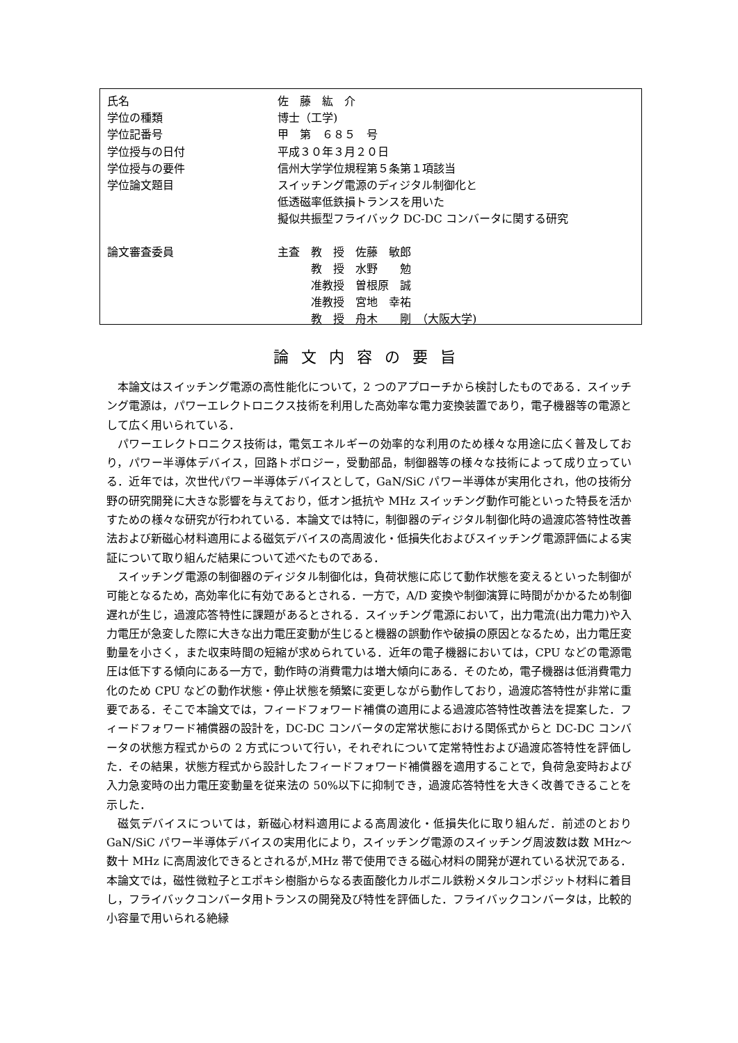| 氏名 | 佐 藤 紘 介 |
| 学位の種類 | 博士（工学) |
| 学位記番号 | 甲 第 ６８５ 号 |
| 学位授与の日付 | 平成３０年３月２０日 |
| 学位授与の要件 | 信州大学学位規程第５条第１項該当 |
| 学位論文題目 | スイッチング電源のディジタル制御化と 低透磁率低鉄損トランスを用いた 擬似共振型フライバック DC-DC コンバータに関する研究 |
| 論文審査委員 | 主査 教 授 佐藤 敏郎 教 授 水野 勉 准教授 曽根原 誠 准教授 宮地 幸祐 教 授 舟木 剛 （大阪大学) |
論文内容の要旨
本論文はスイッチング電源の高性能化について，2 つのアプローチから検討したものである．スイッチング電源は，パワーエレクトロニクス技術を利用した高効率な電力変換装置であり，電子機器等の電源として広く用いられている．
パワーエレクトロニクス技術は，電気エネルギーの効率的な利用のため様々な用途に広く普及しており，パワー半導体デバイス，回路トポロジー，受動部品，制御器等の様々な技術によって成り立っている．近年では，次世代パワー半導体デバイスとして，GaN/SiC パワー半導体が実用化され，他の技術分野の研究開発に大きな影響を与えており，低オン抵抗や MHz スイッチング動作可能といった特長を活かすための様々な研究が行われている．本論文では特に，制御器のディジタル制御化時の過渡応答特性改善法および新磁心材料適用による磁気デバイスの高周波化・低損失化およびスイッチング電源評価による実証について取り組んだ結果について述べたものである．
スイッチング電源の制御器のディジタル制御化は，負荷状態に応じて動作状態を変えるといった制御が可能となるため，高効率化に有効であるとされる．一方で，A/D 変換や制御演算に時間がかかるため制御遅れが生じ，過渡応答特性に課題があるとされる．スイッチング電源において，出力電流(出力電力)や入力電圧が急変した際に大きな出力電圧変動が生じると機器の誤動作や破損の原因となるため，出力電圧変動量を小さく，また収束時間の短縮が求められている．近年の電子機器においては，CPU などの電源電圧は低下する傾向にある一方で，動作時の消費電力は増大傾向にある．そのため，電子機器は低消費電力化のため CPU などの動作状態・停止状態を頻繁に変更しながら動作しており，過渡応答特性が非常に重要である．そこで本論文では，フィードフォワード補償の適用による過渡応答特性改善法を提案した．フィードフォワード補償器の設計を，DC-DC コンバータの定常状態における関係式からと DC-DC コンバータの状態方程式からの 2 方式について行い，それぞれについて定常特性および過渡応答特性を評価した．その結果，状態方程式から設計したフィードフォワード補償器を適用することで，負荷急変時および入力急変時の出力電圧変動量を従来法の 50%以下に抑制でき，過渡応答特性を大きく改善できることを示した．
磁気デバイスについては，新磁心材料適用による高周波化・低損失化に取り組んだ．前述のとおり GaN/SiC パワー半導体デバイスの実用化により，スイッチング電源のスイッチング周波数は数 MHz～数十 MHz に高周波化できるとされるが,MHz 帯で使用できる磁心材料の開発が遅れている状況である．本論文では，磁性微粒子とエポキシ樹脂からなる表面酸化カルボニル鉄粉メタルコンポジット材料に着目し，フライバックコンバータ用トランスの開発及び特性を評価した．フライバックコンバータは，比較的小容量で用いられる絶縁